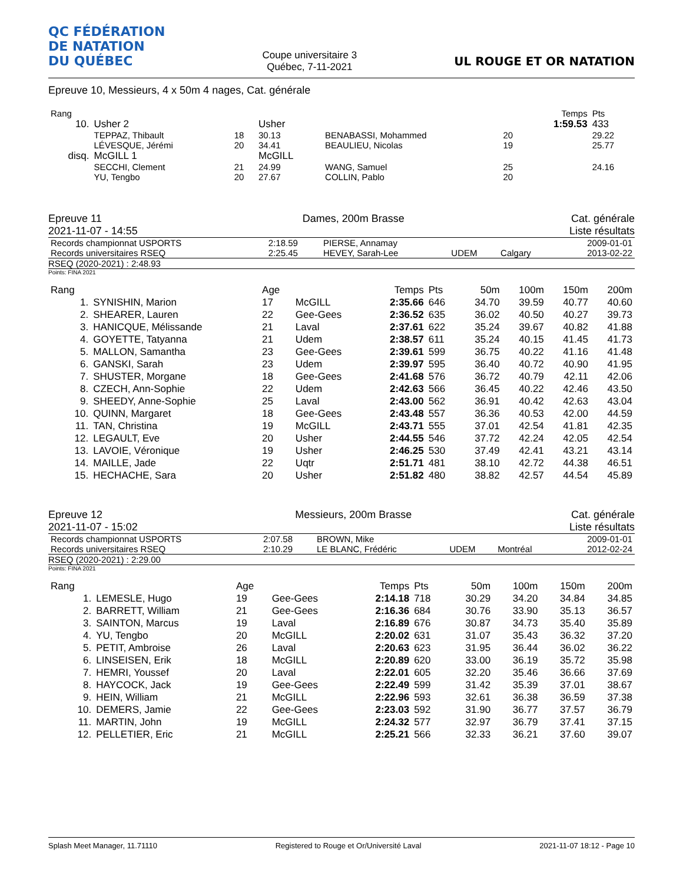QC FÉDÉRATION
DE NATATION
DU QUÉBEC
Coupe universitaire 3
Québec, 7-11-2021
UL ROUGE ET OR NATATION
Epreuve 10, Messieurs, 4 x 50m 4 nages, Cat. générale
| Rang | | | | | | Temps | Pts |
| 10. | Usher 2 | | Usher | | | 1:59.53 | 433 |
| | TEPPAZ, Thibault | 18 | 30.13 | BENABASSI, Mohammed | 20 | | 29.22 |
| | LÉVESQUE, Jérémi | 20 | 34.41 | BEAULIEU, Nicolas | 19 | | 25.77 |
| disq. | McGILL 1 | | McGILL | | | | |
| | SECCHI, Clement | 21 | 24.99 | WANG, Samuel | 25 | | 24.16 |
| | YU, Tengbo | 20 | 27.67 | COLLIN, Pablo | 20 | | |
Epreuve 11
2021-11-07 - 14:55
Dames, 200m Brasse Cat. générale
Liste résultats
| Records championnat USPORTS | 2:18.59 | PIERSE, Annamay | | | 2009-01-01 |
| Records universitaires RSEQ | 2:25.45 | HEVEY, Sarah-Lee | UDEM | Calgary | 2013-02-22 |
RSEQ (2020-2021) : 2:48.93
Points: FINA 2021
| Rang | | Age | | Temps | Pts | 50m | 100m | 150m | 200m |
| 1. | SYNISHIN, Marion | 17 | McGILL | 2:35.66 | 646 | 34.70 | 39.59 | 40.77 | 40.60 |
| 2. | SHEARER, Lauren | 22 | Gee-Gees | 2:36.52 | 635 | 36.02 | 40.50 | 40.27 | 39.73 |
| 3. | HANICQUE, Mélissande | 21 | Laval | 2:37.61 | 622 | 35.24 | 39.67 | 40.82 | 41.88 |
| 4. | GOYETTE, Tatyanna | 21 | Udem | 2:38.57 | 611 | 35.24 | 40.15 | 41.45 | 41.73 |
| 5. | MALLON, Samantha | 23 | Gee-Gees | 2:39.61 | 599 | 36.75 | 40.22 | 41.16 | 41.48 |
| 6. | GANSKI, Sarah | 23 | Udem | 2:39.97 | 595 | 36.40 | 40.72 | 40.90 | 41.95 |
| 7. | SHUSTER, Morgane | 18 | Gee-Gees | 2:41.68 | 576 | 36.72 | 40.79 | 42.11 | 42.06 |
| 8. | CZECH, Ann-Sophie | 22 | Udem | 2:42.63 | 566 | 36.45 | 40.22 | 42.46 | 43.50 |
| 9. | SHEEDY, Anne-Sophie | 25 | Laval | 2:43.00 | 562 | 36.91 | 40.42 | 42.63 | 43.04 |
| 10. | QUINN, Margaret | 18 | Gee-Gees | 2:43.48 | 557 | 36.36 | 40.53 | 42.00 | 44.59 |
| 11. | TAN, Christina | 19 | McGILL | 2:43.71 | 555 | 37.01 | 42.54 | 41.81 | 42.35 |
| 12. | LEGAULT, Eve | 20 | Usher | 2:44.55 | 546 | 37.72 | 42.24 | 42.05 | 42.54 |
| 13. | LAVOIE, Véronique | 19 | Usher | 2:46.25 | 530 | 37.49 | 42.41 | 43.21 | 43.14 |
| 14. | MAILLE, Jade | 22 | Uqtr | 2:51.71 | 481 | 38.10 | 42.72 | 44.38 | 46.51 |
| 15. | HECHACHE, Sara | 20 | Usher | 2:51.82 | 480 | 38.82 | 42.57 | 44.54 | 45.89 |
Epreuve 12
2021-11-07 - 15:02
Messieurs, 200m Brasse Cat. générale
Liste résultats
| Records championnat USPORTS | 2:07.58 | BROWN, Mike | | | 2009-01-01 |
| Records universitaires RSEQ | 2:10.29 | LE BLANC, Frédéric | UDEM | Montréal | 2012-02-24 |
RSEQ (2020-2021) : 2:29.00
Points: FINA 2021
| Rang | | Age | | Temps | Pts | 50m | 100m | 150m | 200m |
| 1. | LEMESLE, Hugo | 19 | Gee-Gees | 2:14.18 | 718 | 30.29 | 34.20 | 34.84 | 34.85 |
| 2. | BARRETT, William | 21 | Gee-Gees | 2:16.36 | 684 | 30.76 | 33.90 | 35.13 | 36.57 |
| 3. | SAINTON, Marcus | 19 | Laval | 2:16.89 | 676 | 30.87 | 34.73 | 35.40 | 35.89 |
| 4. | YU, Tengbo | 20 | McGILL | 2:20.02 | 631 | 31.07 | 35.43 | 36.32 | 37.20 |
| 5. | PETIT, Ambroise | 26 | Laval | 2:20.63 | 623 | 31.95 | 36.44 | 36.02 | 36.22 |
| 6. | LINSEISEN, Erik | 18 | McGILL | 2:20.89 | 620 | 33.00 | 36.19 | 35.72 | 35.98 |
| 7. | HEMRI, Youssef | 20 | Laval | 2:22.01 | 605 | 32.20 | 35.46 | 36.66 | 37.69 |
| 8. | HAYCOCK, Jack | 19 | Gee-Gees | 2:22.49 | 599 | 31.42 | 35.39 | 37.01 | 38.67 |
| 9. | HEIN, William | 21 | McGILL | 2:22.96 | 593 | 32.61 | 36.38 | 36.59 | 37.38 |
| 10. | DEMERS, Jamie | 22 | Gee-Gees | 2:23.03 | 592 | 31.90 | 36.77 | 37.57 | 36.79 |
| 11. | MARTIN, John | 19 | McGILL | 2:24.32 | 577 | 32.97 | 36.79 | 37.41 | 37.15 |
| 12. | PELLETIER, Eric | 21 | McGILL | 2:25.21 | 566 | 32.33 | 36.21 | 37.60 | 39.07 |
Splash Meet Manager, 11.71110 Registered to Rouge et Or/Université Laval 2021-11-07 18:12 - Page 10